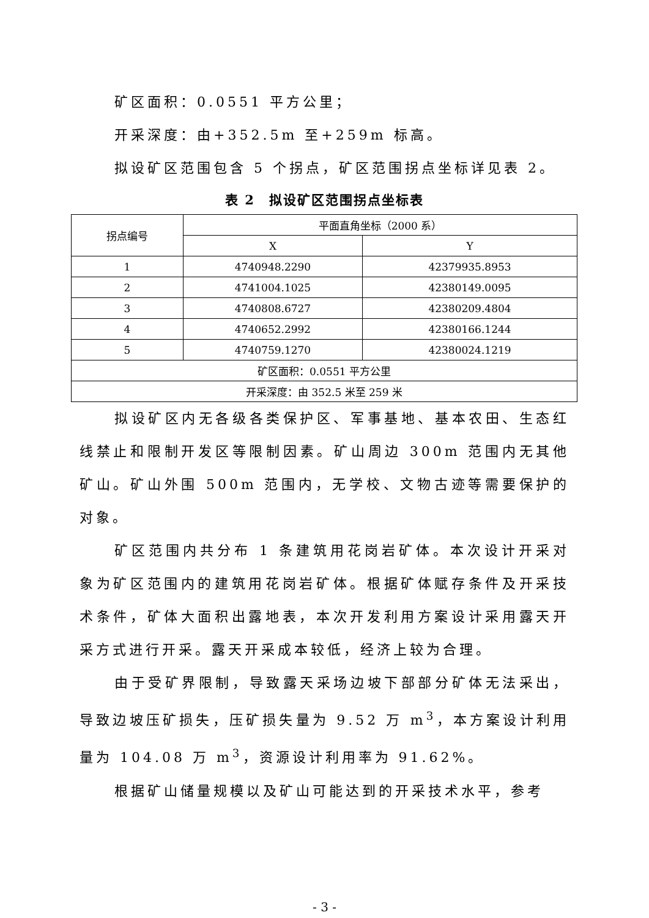矿区面积：0.0551 平方公里；
开采深度：由+352.5m 至+259m 标高。
拟设矿区范围包含 5 个拐点，矿区范围拐点坐标详见表 2。
表 2　拟设矿区范围拐点坐标表
| 拐点编号 | 平面直角坐标（2000 系） | |
| --- | --- | --- |
| | X | Y |
| 1 | 4740948.2290 | 42379935.8953 |
| 2 | 4741004.1025 | 42380149.0095 |
| 3 | 4740808.6727 | 42380209.4804 |
| 4 | 4740652.2992 | 42380166.1244 |
| 5 | 4740759.1270 | 42380024.1219 |
| 矿区面积：0.0551 平方公里 | | |
| 开采深度：由 352.5 米至 259 米 | | |
拟设矿区内无各级各类保护区、军事基地、基本农田、生态红线禁止和限制开发区等限制因素。矿山周边 300m 范围内无其他矿山。矿山外围 500m 范围内，无学校、文物古迹等需要保护的对象。
矿区范围内共分布 1 条建筑用花岗岩矿体。本次设计开采对象为矿区范围内的建筑用花岗岩矿体。根据矿体赋存条件及开采技术条件，矿体大面积出露地表，本次开发利用方案设计采用露天开采方式进行开采。露天开采成本较低，经济上较为合理。
由于受矿界限制，导致露天采场边坡下部部分矿体无法采出，导致边坡压矿损失，压矿损失量为 9.52 万 m<sup>3</sup>，本方案设计利用量为 104.08 万 m<sup>3</sup>，资源设计利用率为 91.62%。
根据矿山储量规模以及矿山可能达到的开采技术水平，参考
- 3 -